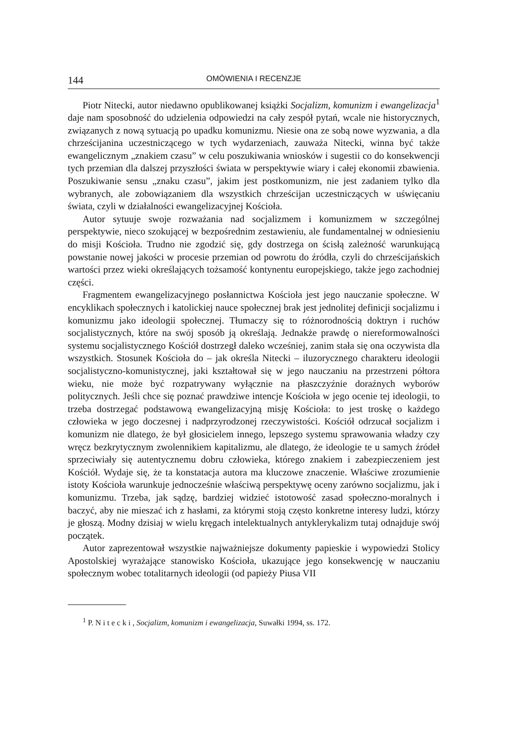144 OMÓWIENIA I RECENZJE
Piotr Nitecki, autor niedawno opublikowanej książki Socjalizm, komunizm i ewangelizacja<sup>1</sup> daje nam sposobność do udzielenia odpowiedzi na cały zespół pytań, wcale nie historycznych, związanych z nową sytuacją po upadku komunizmu. Niesie ona ze sobą nowe wyzwania, a dla chrześcijanina uczestniczącego w tych wydarzeniach, zauważa Nitecki, winna być także ewangelicznym „znakiem czasu” w celu poszukiwania wniosków i sugestii co do konsekwencji tych przemian dla dalszej przyszłości świata w perspektywie wiary i całej ekonomii zbawienia. Poszukiwanie sensu „znaku czasu”, jakim jest postkomunizm, nie jest zadaniem tylko dla wybranych, ale zobowiązaniem dla wszystkich chrześcijan uczestniczących w uświęcaniu świata, czyli w działalności ewangelizacyjnej Kościoła.
Autor sytuuje swoje rozważania nad socjalizmem i komunizmem w szczególnej perspektywie, nieco szokującej w bezpośrednim zestawieniu, ale fundamentalnej w odniesieniu do misji Kościoła. Trudno nie zgodzić się, gdy dostrzega on ścisłą zależność warunkującą powstanie nowej jakości w procesie przemian od powrotu do źródła, czyli do chrześcijańskich wartości przez wieki określających tożsamość kontynentu europejskiego, także jego zachodniej części.
Fragmentem ewangelizacyjnego posłannictwa Kościoła jest jego nauczanie społeczne. W encyklikach społecznych i katolickiej nauce społecznej brak jest jednolitej definicji socjalizmu i komunizmu jako ideologii społecznej. Tłumaczy się to różnorodnością doktryn i ruchów socjalistycznych, które na swój sposób ją określają. Jednakże prawdę o niereformowalności systemu socjalistycznego Kościół dostrzegł daleko wcześniej, zanim stała się ona oczywista dla wszystkich. Stosunek Kościoła do – jak określa Nitecki – iluzorycznego charakteru ideologii socjalistyczno-komunistycznej, jaki kształtował się w jego nauczaniu na przestrzeni półtora wieku, nie może być rozpatrywany wyłącznie na płaszczyźnie doraźnych wyborów politycznych. Jeśli chce się poznać prawdziwe intencje Kościoła w jego ocenie tej ideologii, to trzeba dostrzegać podstawową ewangelizacyjną misję Kościoła: to jest troskę o każdego człowieka w jego doczesnej i nadprzyrodzonej rzeczywistości. Kościół odrzucał socjalizm i komunizm nie dlatego, że był głosicielem innego, lepszego systemu sprawowania władzy czy wręcz bezkrytycznym zwolennikiem kapitalizmu, ale dlatego, że ideologie te u samych źródeł sprzeciwiały się autentycznemu dobru człowieka, którego znakiem i zabezpieczeniem jest Kościół. Wydaje się, że ta konstatacja autora ma kluczowe znaczenie. Właściwe zrozumienie istoty Kościoła warunkuje jednocześnie właściwą perspektywę oceny zarówno socjalizmu, jak i komunizmu. Trzeba, jak sądzę, bardziej widzieć istotowość zasad społeczno-moralnych i baczyć, aby nie mieszać ich z hasłami, za którymi stoją często konkretne interesy ludzi, którzy je głoszą. Modny dzisiaj w wielu kręgach intelektualnych antyklerykalizm tutaj odnajduje swój początek.
Autor zaprezentował wszystkie najważniejsze dokumenty papieskie i wypowiedzi Stolicy Apostolskiej wyrażające stanowisko Kościoła, ukazujące jego konsekwencję w nauczaniu społecznym wobec totalitarnych ideologii (od papieży Piusa VII
<sup>1</sup> P. Nitecki, Socjalizm, komunizm i ewangelizacja, Suwałki 1994, ss. 172.